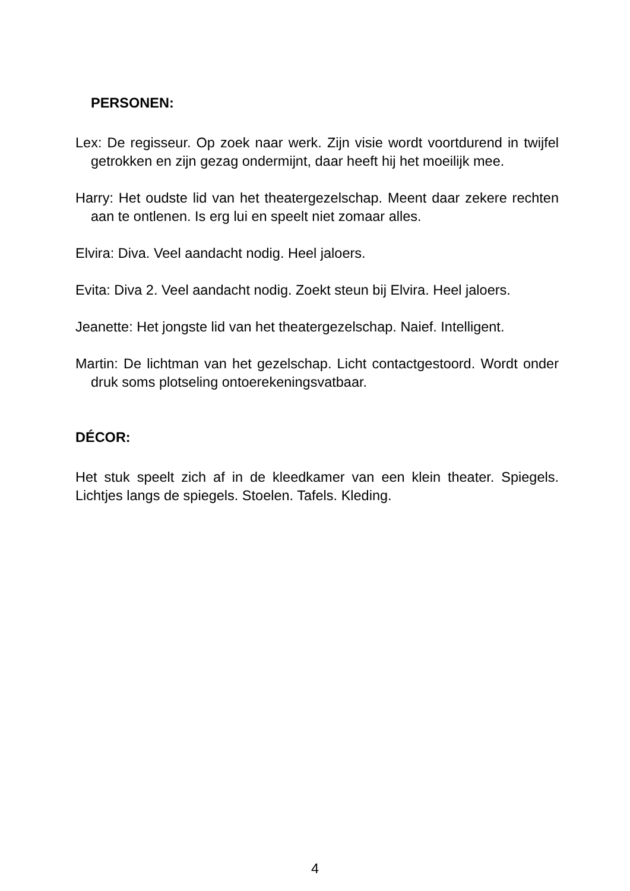PERSONEN:
Lex: De regisseur. Op zoek naar werk. Zijn visie wordt voortdurend in twijfel getrokken en zijn gezag ondermijnt, daar heeft hij het moeilijk mee.
Harry: Het oudste lid van het theatergezelschap. Meent daar zekere rechten aan te ontlenen. Is erg lui en speelt niet zomaar alles.
Elvira: Diva. Veel aandacht nodig. Heel jaloers.
Evita: Diva 2. Veel aandacht nodig. Zoekt steun bij Elvira. Heel jaloers.
Jeanette: Het jongste lid van het theatergezelschap. Naief. Intelligent.
Martin: De lichtman van het gezelschap. Licht contactgestoord. Wordt onder druk soms plotseling ontoerekeningsvatbaar.
DÉCOR:
Het stuk speelt zich af in de kleedkamer van een klein theater. Spiegels. Lichtjes langs de spiegels. Stoelen. Tafels. Kleding.
4